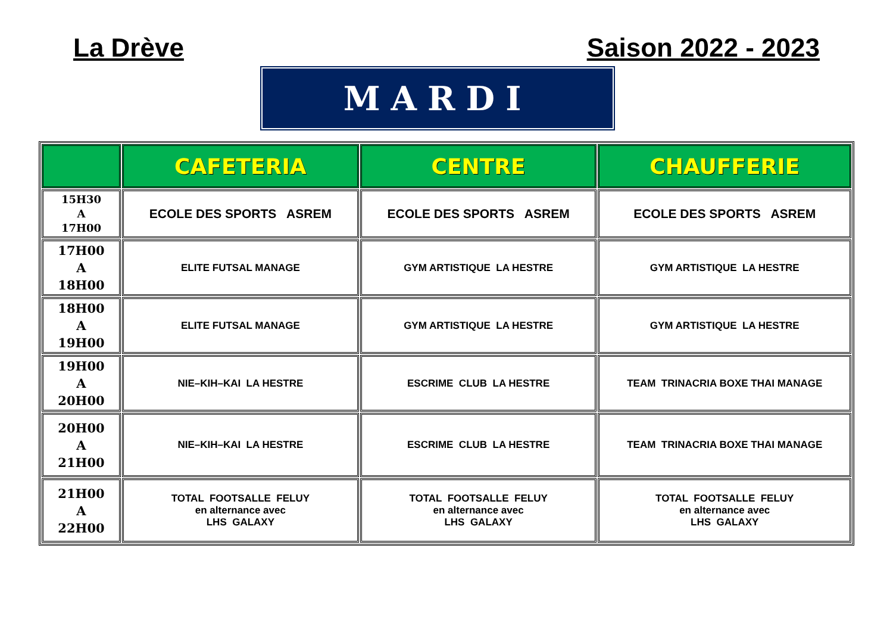La Drève Saison 2022 - 2023
MARDI
| | CAFETERIA | CENTRE | CHAUFFERIE |
| --- | --- | --- | --- |
| 15H30 A 17H00 | ECOLE DES SPORTS ASREM | ECOLE DES SPORTS ASREM | ECOLE DES SPORTS ASREM |
| 17H00 A 18H00 | ELITE FUTSAL MANAGE | GYM ARTISTIQUE LA HESTRE | GYM ARTISTIQUE LA HESTRE |
| 18H00 A 19H00 | ELITE FUTSAL MANAGE | GYM ARTISTIQUE LA HESTRE | GYM ARTISTIQUE LA HESTRE |
| 19H00 A 20H00 | NIE–KIH–KAI LA HESTRE | ESCRIME CLUB LA HESTRE | TEAM TRINACRIA BOXE THAI MANAGE |
| 20H00 A 21H00 | NIE–KIH–KAI LA HESTRE | ESCRIME CLUB LA HESTRE | TEAM TRINACRIA BOXE THAI MANAGE |
| 21H00 A 22H00 | TOTAL FOOTSALLE FELUY en alternance avec LHS GALAXY | TOTAL FOOTSALLE FELUY en alternance avec LHS GALAXY | TOTAL FOOTSALLE FELUY en alternance avec LHS GALAXY |